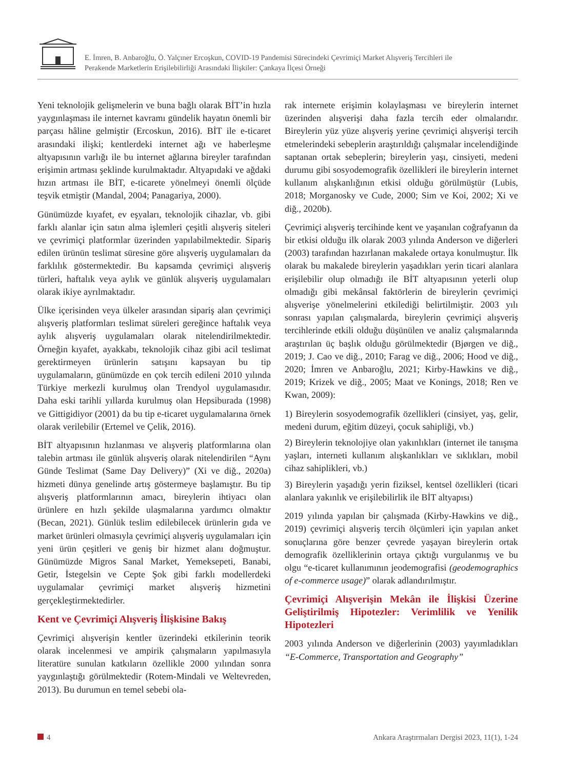E. İmren, B. Anbaroğlu, Ö. Yalçıner Ercoşkun, COVID-19 Pandemisi Sürecindeki Çevrimiçi Market Alışveriş Tercihleri ile
Perakende Marketlerin Erişilebilirliği Arasındaki İlişkiler: Çankaya İlçesi Örneği
Yeni teknolojik gelişmelerin ve buna bağlı olarak BİT’in hızla yaygınlaşması ile internet kavramı gündelik hayatın önemli bir parçası hâline gelmiştir (Ercoskun, 2016). BİT ile e-ticaret arasındaki ilişki; kentlerdeki internet ağı ve haberleşme altyapısının varlığı ile bu internet ağlarına bireyler tarafından erişimin artması şeklinde kurulmaktadır. Altyapıdaki ve ağdaki hızın artması ile BİT, e-ticarete yönelmeyi önemli ölçüde teşvik etmiştir (Mandal, 2004; Panagariya, 2000).
Günümüzde kıyafet, ev eşyaları, teknolojik cihazlar, vb. gibi farklı alanlar için satın alma işlemleri çeşitli alışveriş siteleri ve çevrimiçi platformlar üzerinden yapılabilmektedir. Sipariş edilen ürünün teslimat süresine göre alışveriş uygulamaları da farklılık göstermektedir. Bu kapsamda çevrimiçi alışveriş türleri, haftalık veya aylık ve günlük alışveriş uygulamaları olarak ikiye ayrılmaktadır.
Ülke içerisinden veya ülkeler arasından sipariş alan çevrimiçi alışveriş platformları teslimat süreleri gereğince haftalık veya aylık alışveriş uygulamaları olarak nitelendirilmektedir. Örneğin kıyafet, ayakkabı, teknolojik cihaz gibi acil teslimat gerektirmeyen ürünlerin satışını kapsayan bu tip uygulamaların, günümüzde en çok tercih edileni 2010 yılında Türkiye merkezli kurulmuş olan Trendyol uygulamasıdır. Daha eski tarihli yıllarda kurulmuş olan Hepsiburada (1998) ve Gittigidiyor (2001) da bu tip e-ticaret uygulamalarına örnek olarak verilebilir (Ertemel ve Çelik, 2016).
BİT altyapısının hızlanması ve alışveriş platformlarına olan talebin artması ile günlük alışveriş olarak nitelendirilen “Aynı Günde Teslimat (Same Day Delivery)” (Xi ve diğ., 2020a) hizmeti dünya genelinde artış göstermeye başlamıştır. Bu tip alışveriş platformlarının amacı, bireylerin ihtiyacı olan ürünlere en hızlı şekilde ulaşmalarına yardımcı olmaktır (Becan, 2021). Günlük teslim edilebilecek ürünlerin gıda ve market ürünleri olmasıyla çevrimiçi alışveriş uygulamaları için yeni ürün çeşitleri ve geniş bir hizmet alanı doğmuştur. Günümüzde Migros Sanal Market, Yemeksepeti, Banabi, Getir, İstegelsin ve Cepte Şok gibi farklı modellerdeki uygulamalar çevrimiçi market alışveriş hizmetini gerçekleştirmektedirler.
Kent ve Çevrimiçi Alışveriş İlişkisine Bakış
Çevrimiçi alışverişin kentler üzerindeki etkilerinin teorik olarak incelenmesi ve ampirik çalışmaların yapılmasıyla literatüre sunulan katkıların özellikle 2000 yılından sonra yaygınlaştığı görülmektedir (Rotem-Mindali ve Weltevreden, 2013). Bu durumun en temel sebebi ola-
rak internete erişimin kolaylaşması ve bireylerin internet üzerinden alışverişi daha fazla tercih eder olmalarıdır. Bireylerin yüz yüze alışveriş yerine çevrimiçi alışverişi tercih etmelerindeki sebeplerin araştırıldığı çalışmalar incelendiğinde saptanan ortak sebeplerin; bireylerin yaşı, cinsiyeti, medeni durumu gibi sosyodemografik özellikleri ile bireylerin internet kullanım alışkanlığının etkisi olduğu görülmüştür (Lubis, 2018; Morganosky ve Cude, 2000; Sim ve Koi, 2002; Xi ve diğ., 2020b).
Çevrimiçi alışveriş tercihinde kent ve yaşanılan coğrafyanın da bir etkisi olduğu ilk olarak 2003 yılında Anderson ve diğerleri (2003) tarafından hazırlanan makalede ortaya konulmuştur. İlk olarak bu makalede bireylerin yaşadıkları yerin ticari alanlara erişilebilir olup olmadığı ile BİT altyapısının yeterli olup olmadığı gibi mekânsal faktörlerin de bireylerin çevrimiçi alışverişe yönelmelerini etkilediği belirtilmiştir. 2003 yılı sonrası yapılan çalışmalarda, bireylerin çevrimiçi alışveriş tercihlerinde etkili olduğu düşünülen ve analiz çalışmalarında araştırılan üç başlık olduğu görülmektedir (Bjørgen ve diğ., 2019; J. Cao ve diğ., 2010; Farag ve diğ., 2006; Hood ve diğ., 2020; İmren ve Anbaroğlu, 2021; Kirby-Hawkins ve diğ., 2019; Krizek ve diğ., 2005; Maat ve Konings, 2018; Ren ve Kwan, 2009):
1) Bireylerin sosyodemografik özellikleri (cinsiyet, yaş, gelir, medeni durum, eğitim düzeyi, çocuk sahipliği, vb.)
2) Bireylerin teknolojiye olan yakınlıkları (internet ile tanışma yaşları, interneti kullanım alışkanlıkları ve sıklıkları, mobil cihaz sahiplikleri, vb.)
3) Bireylerin yaşadığı yerin fiziksel, kentsel özellikleri (ticari alanlara yakınlık ve erişilebilirlik ile BİT altyapısı)
2019 yılında yapılan bir çalışmada (Kirby-Hawkins ve diğ., 2019) çevrimiçi alışveriş tercih ölçümleri için yapılan anket sonuçlarına göre benzer çevrede yaşayan bireylerin ortak demografik özelliklerinin ortaya çıktığı vurgulanmış ve bu olgu “e-ticaret kullanımının jeodemografisi (geodemographics of e-commerce usage)” olarak adlandırılmıştır.
Çevrimiçi Alışverişin Mekân ile İlişkisi Üzerine Geliştirilmiş Hipotezler: Verimlilik ve Yenilik Hipotezleri
2003 yılında Anderson ve diğerlerinin (2003) yayımladıkları “E-Commerce, Transportation and Geography”
4 Ankara Araştırmaları Dergisi 2023, 11(1), 1-24